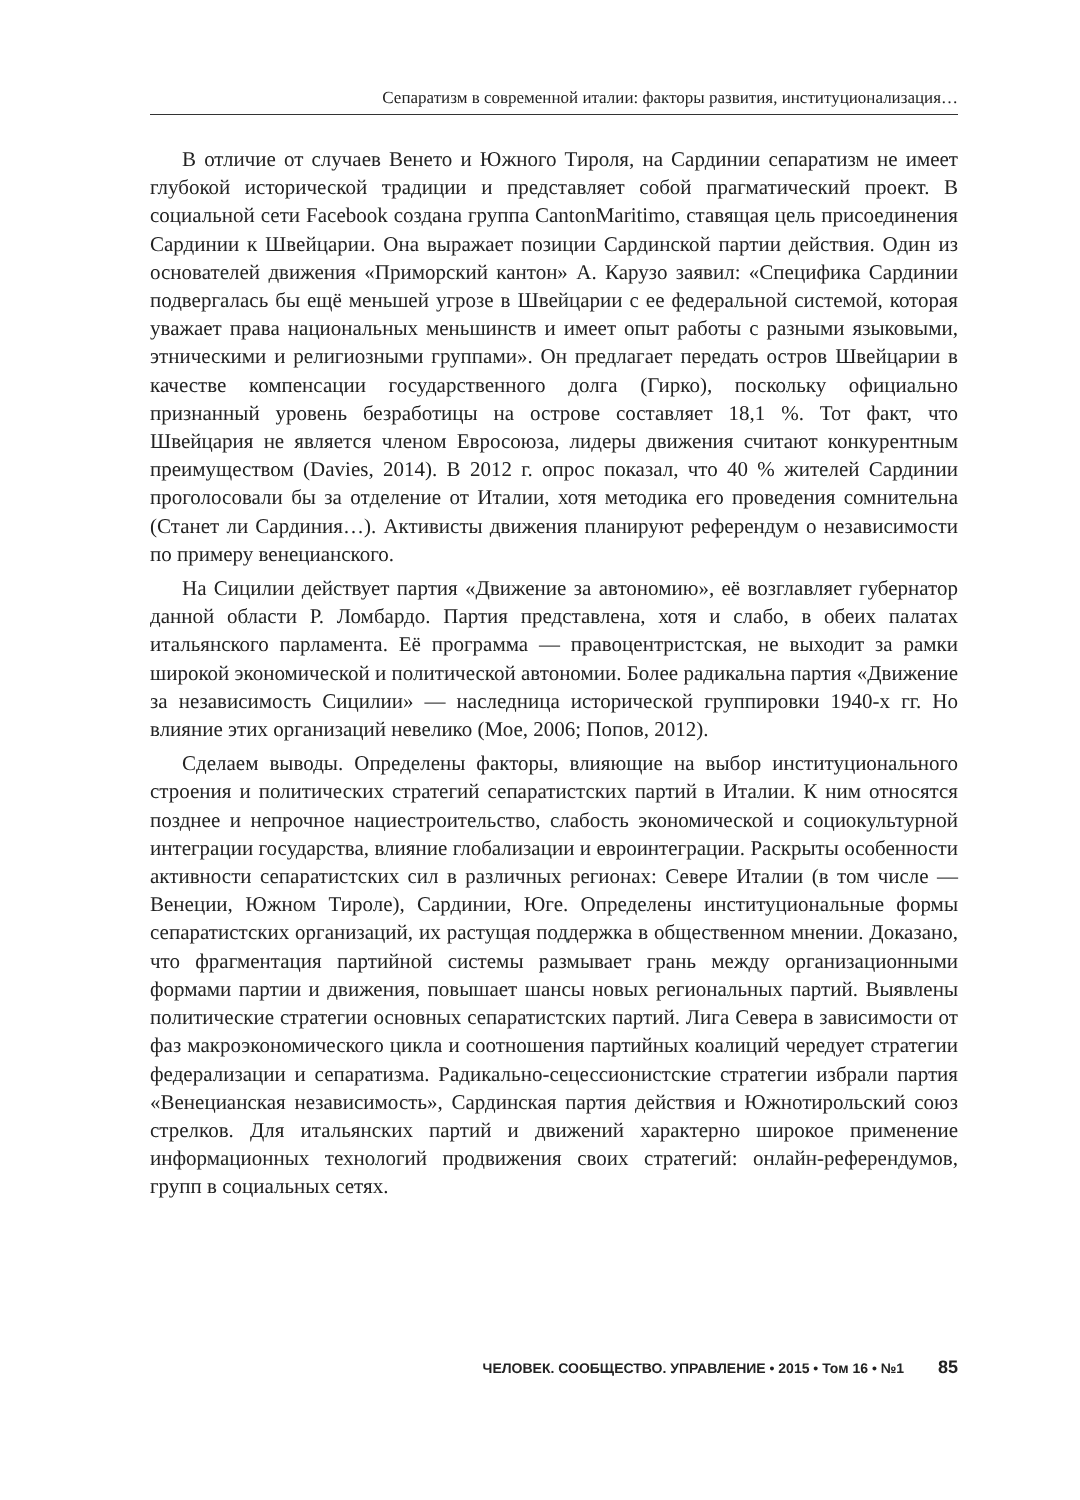Сепаратизм в современной италии: факторы развития, институционализация…
В отличие от случаев Венето и Южного Тироля, на Сардинии сепаратизм не имеет глубокой исторической традиции и представляет собой прагматический проект. В социальной сети Facebook создана группа CantonMaritimo, ставящая цель присоединения Сардинии к Швейцарии. Она выражает позиции Сардинской партии действия. Один из основателей движения «Приморский кантон» А. Карузо заявил: «Специфика Сардинии подвергалась бы ещё меньшей угрозе в Швейцарии с ее федеральной системой, которая уважает права национальных меньшинств и имеет опыт работы с разными языковыми, этническими и религиозными группами». Он предлагает передать остров Швейцарии в качестве компенсации государственного долга (Гирко), поскольку официально признанный уровень безработицы на острове составляет 18,1 %. Тот факт, что Швейцария не является членом Евросоюза, лидеры движения считают конкурентным преимуществом (Davies, 2014). В 2012 г. опрос показал, что 40 % жителей Сардинии проголосовали бы за отделение от Италии, хотя методика его проведения сомнительна (Станет ли Сардиния…). Активисты движения планируют референдум о независимости по примеру венецианского.
На Сицилии действует партия «Движение за автономию», её возглавляет губернатор данной области Р. Ломбардо. Партия представлена, хотя и слабо, в обеих палатах итальянского парламента. Её программа — правоцентристская, не выходит за рамки широкой экономической и политической автономии. Более радикальна партия «Движение за независимость Сицилии» — наследница исторической группировки 1940-х гг. Но влияние этих организаций невелико (Мое, 2006; Попов, 2012).
Сделаем выводы. Определены факторы, влияющие на выбор институционального строения и политических стратегий сепаратистских партий в Италии. К ним относятся позднее и непрочное нациестроительство, слабость экономической и социокультурной интеграции государства, влияние глобализации и евроинтеграции. Раскрыты особенности активности сепаратистских сил в различных регионах: Севере Италии (в том числе — Венеции, Южном Тироле), Сардинии, Юге. Определены институциональные формы сепаратистских организаций, их растущая поддержка в общественном мнении. Доказано, что фрагментация партийной системы размывает грань между организационными формами партии и движения, повышает шансы новых региональных партий. Выявлены политические стратегии основных сепаратистских партий. Лига Севера в зависимости от фаз макроэкономического цикла и соотношения партийных коалиций чередует стратегии федерализации и сепаратизма. Радикально-сецессионистские стратегии избрали партия «Венецианская независимость», Сардинская партия действия и Южнотирольский союз стрелков. Для итальянских партий и движений характерно широкое применение информационных технологий продвижения своих стратегий: онлайн-референдумов, групп в социальных сетях.
ЧЕЛОВЕК. СООБЩЕСТВО. УПРАВЛЕНИЕ • 2015 • Том 16 • №1 85